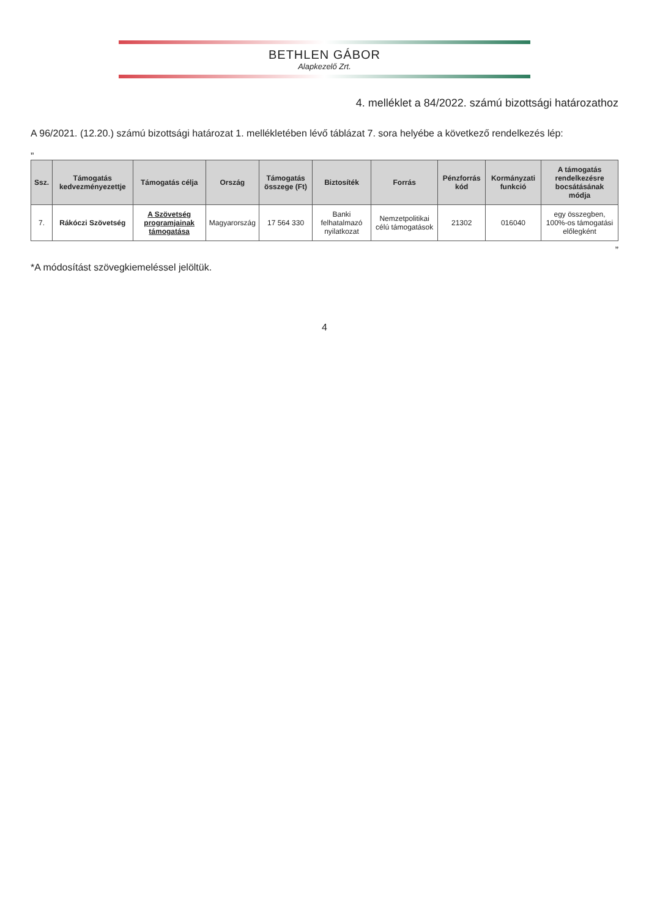BETHLEN GÁBOR
Alapkezelő Zrt.
4. melléklet a 84/2022. számú bizottsági határozathoz
A 96/2021. (12.20.) számú bizottsági határozat 1. mellékletében lévő táblázat 7. sora helyébe a következő rendelkezés lép:
„
| Ssz. | Támogatás kedvezményezettje | Támogatás célja | Ország | Támogatás összege (Ft) | Biztosíték | Forrás | Pénzforrás kód | Kormányzati funkció | A támogatás rendelkezésre bocsátásának módja |
| --- | --- | --- | --- | --- | --- | --- | --- | --- | --- |
| 7. | Rákóczi Szövetség | A Szövetség programjainak támogatása | Magyarország | 17 564 330 | Banki felhatalmazó nyilatkozat | Nemzetpolitikai célú támogatások | 21302 | 016040 | egy összegben, 100%-os támogatási előlegként |
”
*A módosítást szövegkiemeléssel jelöltük.
4